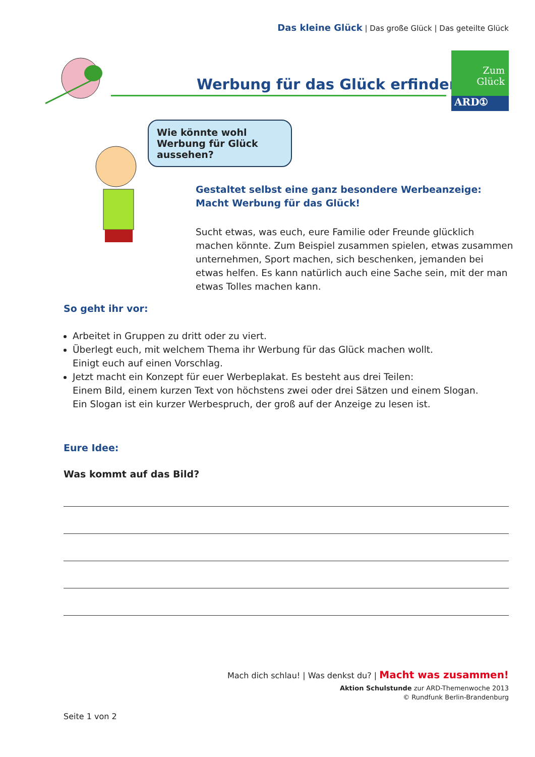Das kleine Glück | Das große Glück | Das geteilte Glück
Werbung für das Glück erfinden
Zum
Glück
ARD①
Wie könnte wohl Werbung für Glück aussehen?
Gestaltet selbst eine ganz besondere Werbeanzeige:
Macht Werbung für das Glück!
Sucht etwas, was euch, eure Familie oder Freunde glücklich machen könnte. Zum Beispiel zusammen spielen, etwas zusammen unter­nehmen, Sport machen, sich beschenken, jemanden bei etwas helfen. Es kann natürlich auch eine Sache sein, mit der man etwas Tolles machen kann.
So geht ihr vor:
Arbeitet in Gruppen zu dritt oder zu viert.
Überlegt euch, mit welchem Thema ihr Werbung für das Glück machen wollt.
Einigt euch auf einen Vorschlag.
Jetzt macht ein Konzept für euer Werbeplakat. Es besteht aus drei Teilen:
Einem Bild, einem kurzen Text von höchstens zwei oder drei Sätzen und einem Slogan.
Ein Slogan ist ein kurzer Werbespruch, der groß auf der Anzeige zu lesen ist.
Eure Idee:
Was kommt auf das Bild?
Mach dich schlau! | Was denkst du? | Macht was zusammen!
Aktion Schulstunde zur ARD-Themenwoche 2013
© Rundfunk Berlin-Brandenburg
Seite 1 von 2